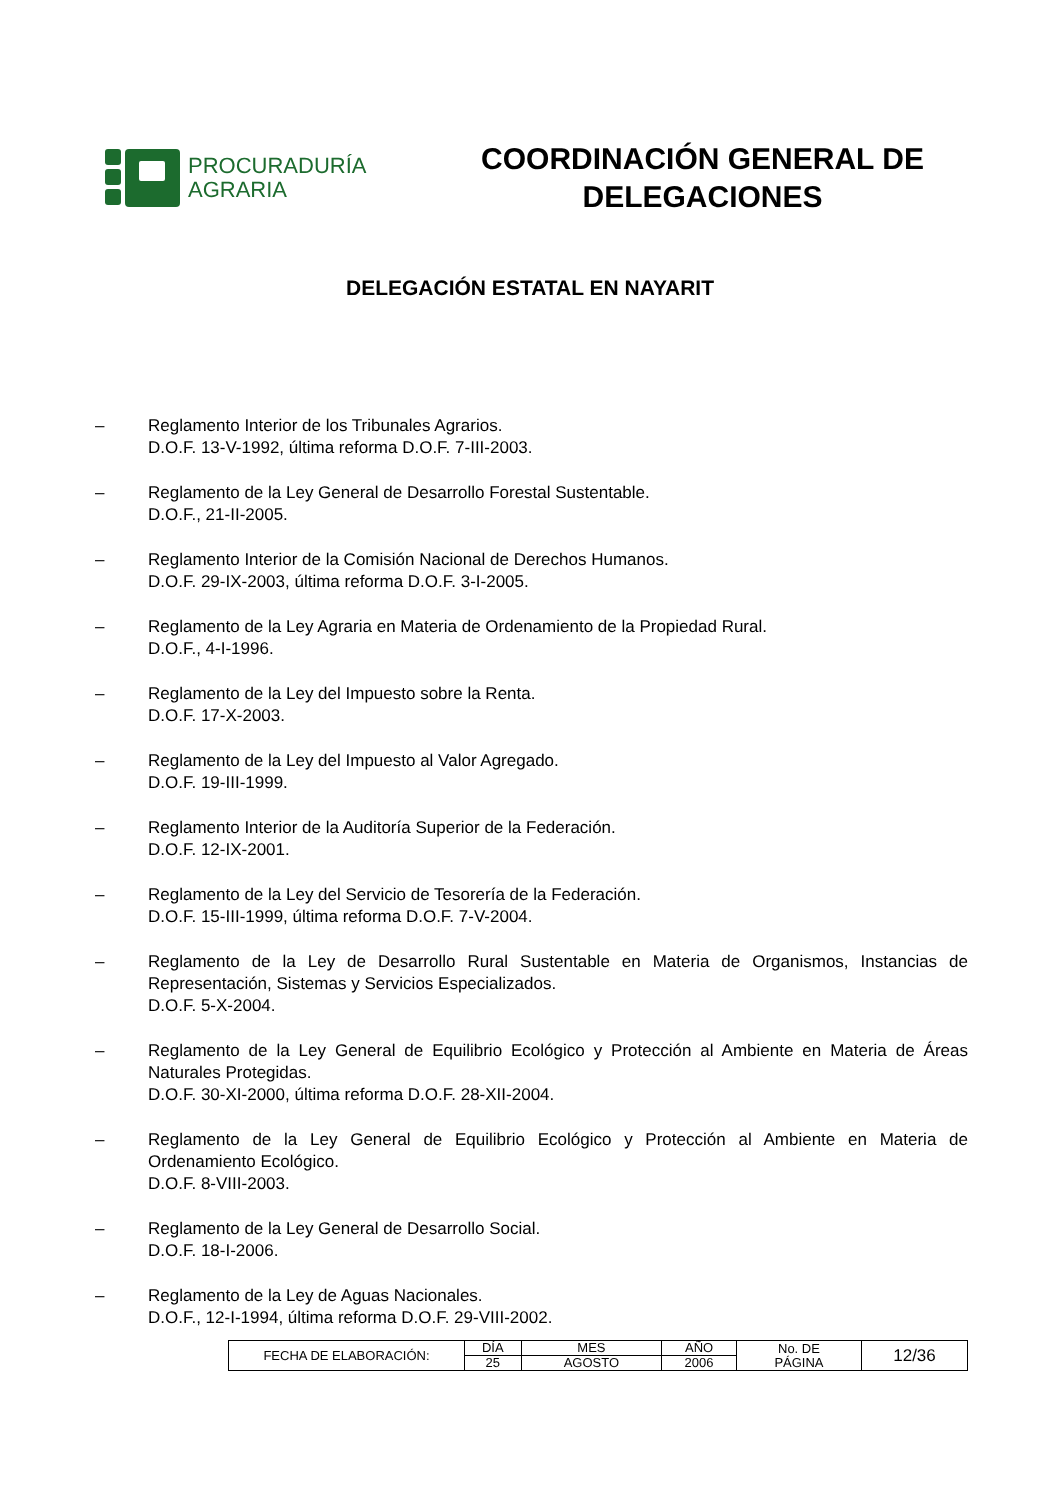PROCURADURÍA
AGRARIA
COORDINACIÓN GENERAL DE
DELEGACIONES
DELEGACIÓN ESTATAL EN NAYARIT
– Reglamento Interior de los Tribunales Agrarios.
D.O.F. 13-V-1992, última reforma D.O.F. 7-III-2003.
– Reglamento de la Ley General de Desarrollo Forestal Sustentable.
D.O.F., 21-II-2005.
– Reglamento Interior de la Comisión Nacional de Derechos Humanos.
D.O.F. 29-IX-2003, última reforma D.O.F. 3-I-2005.
– Reglamento de la Ley Agraria en Materia de Ordenamiento de la Propiedad Rural.
D.O.F., 4-I-1996.
– Reglamento de la Ley del Impuesto sobre la Renta.
D.O.F. 17-X-2003.
– Reglamento de la Ley del Impuesto al Valor Agregado.
D.O.F. 19-III-1999.
– Reglamento Interior de la Auditoría Superior de la Federación.
D.O.F. 12-IX-2001.
– Reglamento de la Ley del Servicio de Tesorería de la Federación.
D.O.F. 15-III-1999, última reforma D.O.F. 7-V-2004.
– Reglamento de la Ley de Desarrollo Rural Sustentable en Materia de Organismos, Instancias de Representación, Sistemas y Servicios Especializados.
D.O.F. 5-X-2004.
– Reglamento de la Ley General de Equilibrio Ecológico y Protección al Ambiente en Materia de Áreas Naturales Protegidas.
D.O.F. 30-XI-2000, última reforma D.O.F. 28-XII-2004.
– Reglamento de la Ley General de Equilibrio Ecológico y Protección al Ambiente en Materia de Ordenamiento Ecológico.
D.O.F. 8-VIII-2003.
– Reglamento de la Ley General de Desarrollo Social.
D.O.F. 18-I-2006.
– Reglamento de la Ley de Aguas Nacionales.
D.O.F., 12-I-1994, última reforma D.O.F. 29-VIII-2002.
| FECHA DE ELABORACIÓN: | DÍA | MES | AÑO | No. DE PÁGINA | 12/36 |
| | 25 | AGOSTO | 2006 | | |